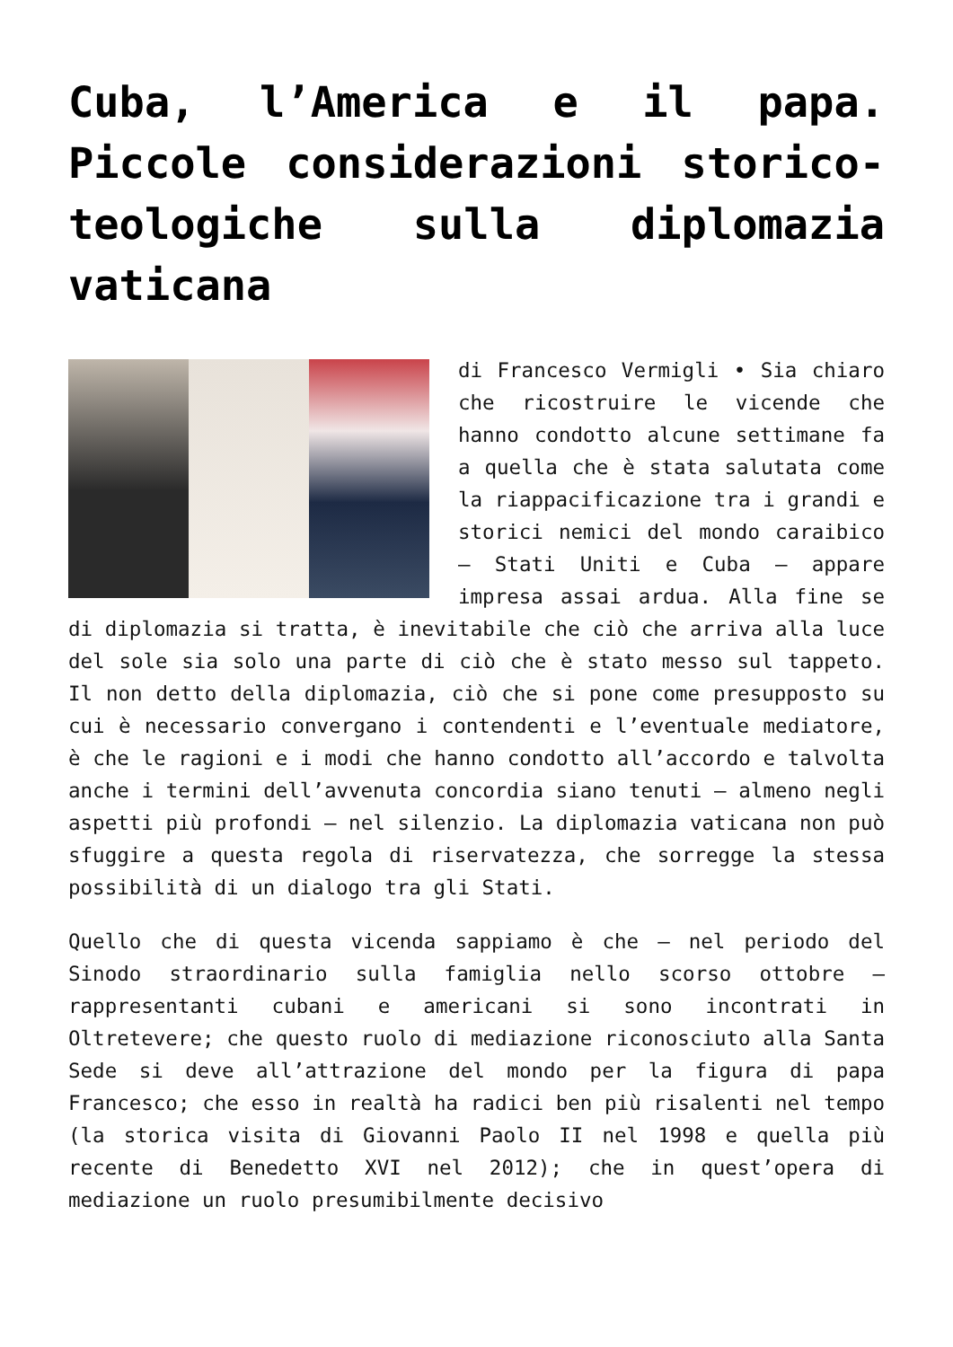Cuba, l’America e il papa. Piccole considerazioni storico-teologiche sulla diplomazia vaticana
di Francesco Vermigli • Sia chiaro che ricostruire le vicende che hanno condotto alcune settimane fa a quella che è stata salutata come la riappacificazione tra i grandi e storici nemici del mondo caraibico – Stati Uniti e Cuba – appare impresa assai ardua. Alla fine se di diplomazia si tratta, è inevitabile che ciò che arriva alla luce del sole sia solo una parte di ciò che è stato messo sul tappeto. Il non detto della diplomazia, ciò che si pone come presupposto su cui è necessario convergano i contendenti e l’eventuale mediatore, è che le ragioni e i modi che hanno condotto all’accordo e talvolta anche i termini dell’avvenuta concordia siano tenuti – almeno negli aspetti più profondi – nel silenzio. La diplomazia vaticana non può sfuggire a questa regola di riservatezza, che sorregge la stessa possibilità di un dialogo tra gli Stati.
Quello che di questa vicenda sappiamo è che – nel periodo del Sinodo straordinario sulla famiglia nello scorso ottobre – rappresentanti cubani e americani si sono incontrati in Oltretevere; che questo ruolo di mediazione riconosciuto alla Santa Sede si deve all’attrazione del mondo per la figura di papa Francesco; che esso in realtà ha radici ben più risalenti nel tempo (la storica visita di Giovanni Paolo II nel 1998 e quella più recente di Benedetto XVI nel 2012); che in quest’opera di mediazione un ruolo presumibilmente decisivo